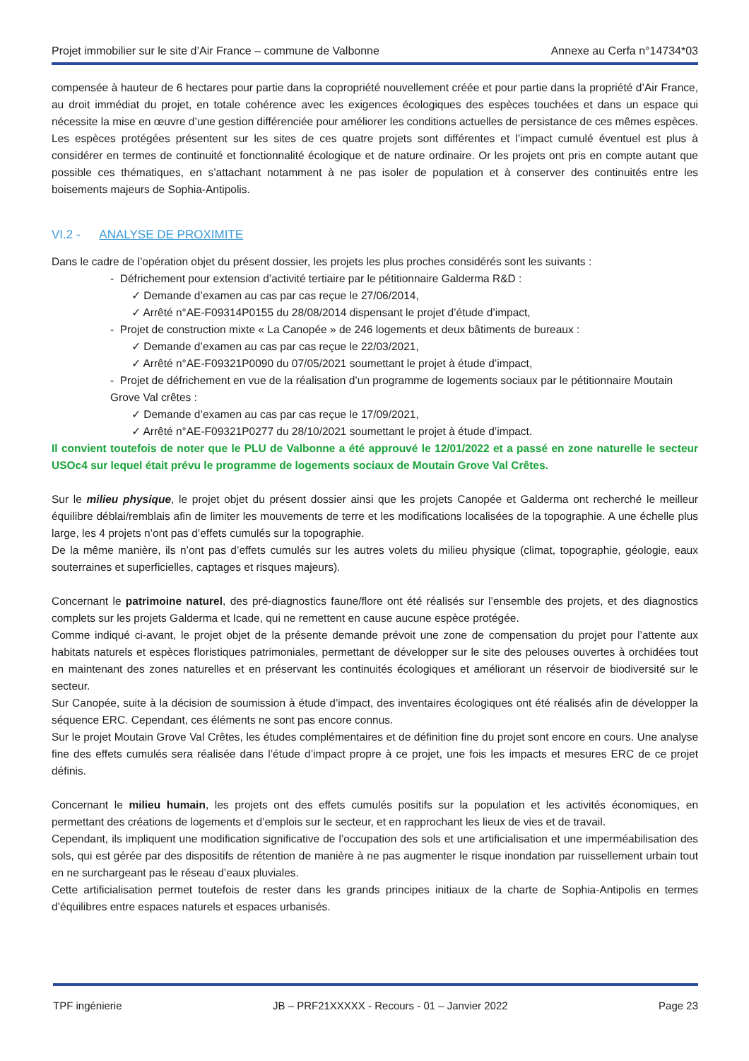Projet immobilier sur le site d’Air France – commune de Valbonne Annexe au Cerfa n°14734*03
compensée à hauteur de 6 hectares pour partie dans la copropriété nouvellement créée et pour partie dans la propriété d’Air France, au droit immédiat du projet, en totale cohérence avec les exigences écologiques des espèces touchées et dans un espace qui nécessite la mise en œuvre d’une gestion différenciée pour améliorer les conditions actuelles de persistance de ces mêmes espèces.
Les espèces protégées présentent sur les sites de ces quatre projets sont différentes et l’impact cumulé éventuel est plus à considérer en termes de continuité et fonctionnalité écologique et de nature ordinaire. Or les projets ont pris en compte autant que possible ces thématiques, en s’attachant notamment à ne pas isoler de population et à conserver des continuités entre les boisements majeurs de Sophia-Antipolis.
VI.2 - ANALYSE DE PROXIMITE
Dans le cadre de l’opération objet du présent dossier, les projets les plus proches considérés sont les suivants :
- Défrichement pour extension d’activité tertiaire par le pétitionnaire Galderma R&D :
✓ Demande d’examen au cas par cas reçue le 27/06/2014,
✓ Arrêté n°AE-F09314P0155 du 28/08/2014 dispensant le projet d’étude d’impact,
- Projet de construction mixte « La Canopée » de 246 logements et deux bâtiments de bureaux :
✓ Demande d’examen au cas par cas reçue le 22/03/2021,
✓ Arrêté n°AE-F09321P0090 du 07/05/2021 soumettant le projet à étude d’impact,
- Projet de défrichement en vue de la réalisation d’un programme de logements sociaux par le pétitionnaire Moutain Grove Val crêtes :
✓ Demande d’examen au cas par cas reçue le 17/09/2021,
✓ Arrêté n°AE-F09321P0277 du 28/10/2021 soumettant le projet à étude d’impact.
Il convient toutefois de noter que le PLU de Valbonne a été approuvé le 12/01/2022 et a passé en zone naturelle le secteur USOc4 sur lequel était prévu le programme de logements sociaux de Moutain Grove Val Crêtes.
Sur le milieu physique, le projet objet du présent dossier ainsi que les projets Canopée et Galderma ont recherché le meilleur équilibre déblai/remblais afin de limiter les mouvements de terre et les modifications localisées de la topographie. A une échelle plus large, les 4 projets n’ont pas d’effets cumulés sur la topographie.
De la même manière, ils n’ont pas d’effets cumulés sur les autres volets du milieu physique (climat, topographie, géologie, eaux souterraines et superficielles, captages et risques majeurs).
Concernant le patrimoine naturel, des pré-diagnostics faune/flore ont été réalisés sur l’ensemble des projets, et des diagnostics complets sur les projets Galderma et Icade, qui ne remettent en cause aucune espèce protégée.
Comme indiqué ci-avant, le projet objet de la présente demande prévoit une zone de compensation du projet pour l’attente aux habitats naturels et espèces floristiques patrimoniales, permettant de développer sur le site des pelouses ouvertes à orchidées tout en maintenant des zones naturelles et en préservant les continuités écologiques et améliorant un réservoir de biodiversité sur le secteur.
Sur Canopée, suite à la décision de soumission à étude d’impact, des inventaires écologiques ont été réalisés afin de développer la séquence ERC. Cependant, ces éléments ne sont pas encore connus.
Sur le projet Moutain Grove Val Crêtes, les études complémentaires et de définition fine du projet sont encore en cours. Une analyse fine des effets cumulés sera réalisée dans l’étude d’impact propre à ce projet, une fois les impacts et mesures ERC de ce projet définis.
Concernant le milieu humain, les projets ont des effets cumulés positifs sur la population et les activités économiques, en permettant des créations de logements et d’emplois sur le secteur, et en rapprochant les lieux de vies et de travail.
Cependant, ils impliquent une modification significative de l’occupation des sols et une artificialisation et une imperméabilisation des sols, qui est gérée par des dispositifs de rétention de manière à ne pas augmenter le risque inondation par ruissellement urbain tout en ne surchargeant pas le réseau d’eaux pluviales.
Cette artificialisation permet toutefois de rester dans les grands principes initiaux de la charte de Sophia-Antipolis en termes d’équilibres entre espaces naturels et espaces urbanisés.
TPF ingénierie JB – PRF21XXXXX - Recours - 01 – Janvier 2022 Page 23